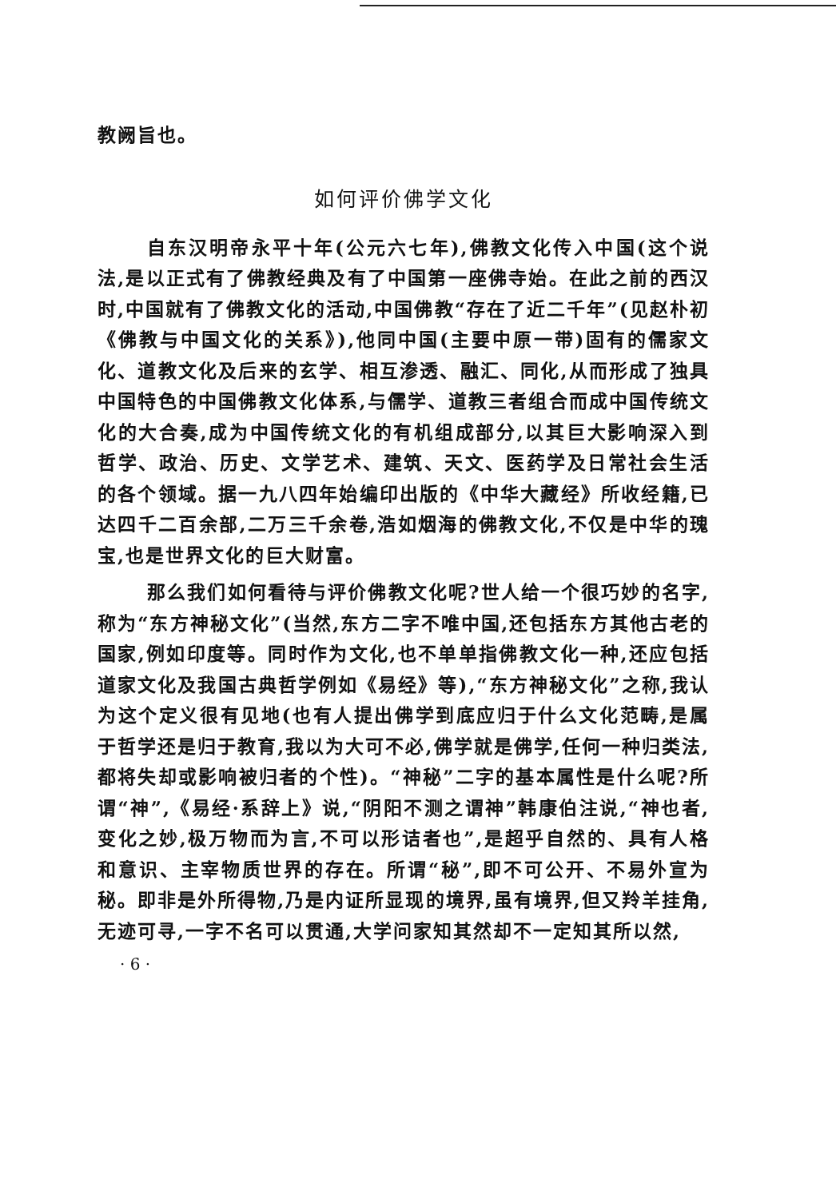教阙旨也。
如何评价佛学文化
自东汉明帝永平十年(公元六七年),佛教文化传入中国(这个说法,是以正式有了佛教经典及有了中国第一座佛寺始。在此之前的西汉时,中国就有了佛教文化的活动,中国佛教“存在了近二千年”(见赵朴初《佛教与中国文化的关系》),他同中国(主要中原一带)固有的儒家文化、道教文化及后来的玄学、相互渗透、融汇、同化,从而形成了独具中国特色的中国佛教文化体系,与儒学、道教三者组合而成中国传统文化的大合奏,成为中国传统文化的有机组成部分,以其巨大影响深入到哲学、政治、历史、文学艺术、建筑、天文、医药学及日常社会生活的各个领域。据一九八四年始编印出版的《中华大藏经》所收经籍,已达四千二百余部,二万三千余卷,浩如烟海的佛教文化,不仅是中华的瑰宝,也是世界文化的巨大财富。
那么我们如何看待与评价佛教文化呢?世人给一个很巧妙的名字,称为“东方神秘文化”(当然,东方二字不唯中国,还包括东方其他古老的国家,例如印度等。同时作为文化,也不单单指佛教文化一种,还应包括道家文化及我国古典哲学例如《易经》等),“东方神秘文化”之称,我认为这个定义很有见地(也有人提出佛学到底应归于什么文化范畴,是属于哲学还是归于教育,我以为大可不必,佛学就是佛学,任何一种归类法,都将失却或影响被归者的个性)。“神秘”二字的基本属性是什么呢?所谓“神”,《易经·系辞上》说,“阴阳不测之谓神”韩康伯注说,“神也者,变化之妙,极万物而为言,不可以形诘者也”,是超乎自然的、具有人格和意识、主宰物质世界的存在。所谓“秘”,即不可公开、不易外宣为秘。即非是外所得物,乃是内证所显现的境界,虽有境界,但又羚羊挂角,无迹可寻,一字不名可以贯通,大学问家知其然却不一定知其所以然,
· 6 ·